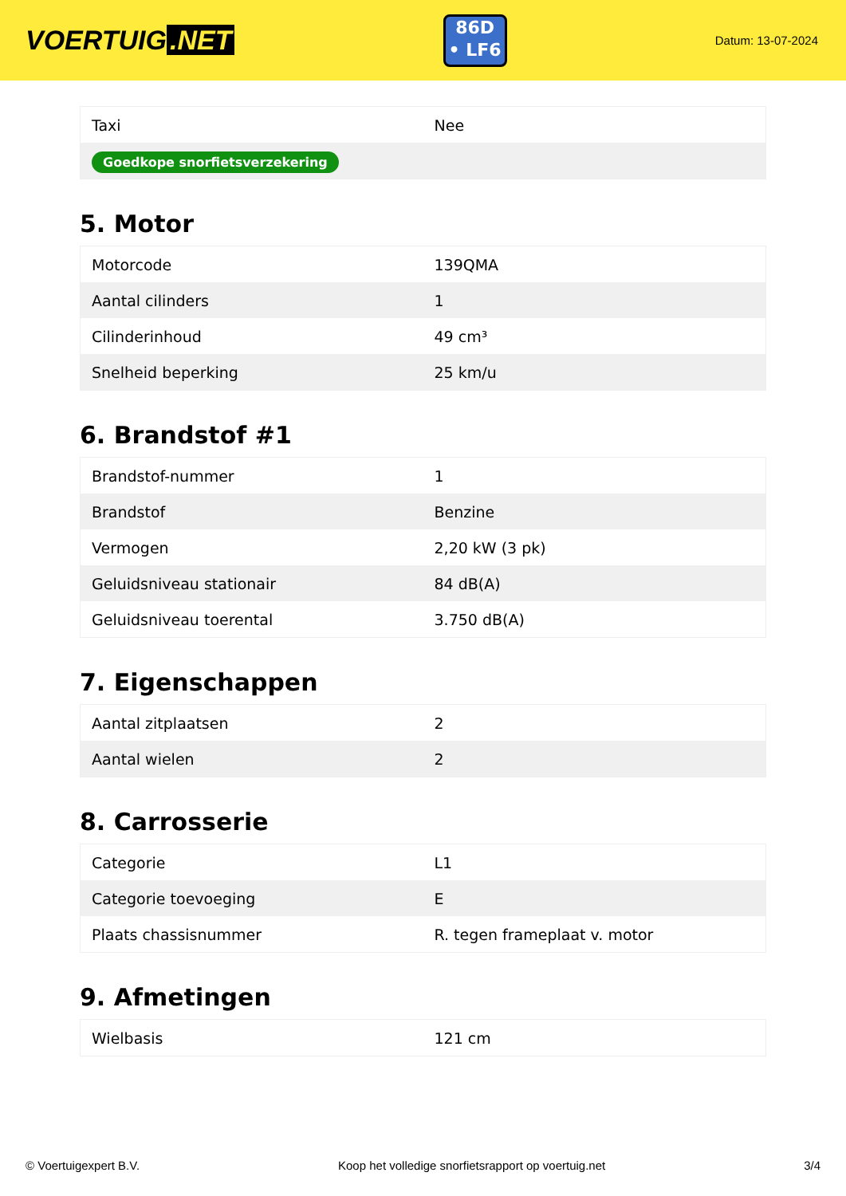VOERTUIG.NET
86D
• LF6
Datum: 13-07-2024
| Taxi | Nee |
| Goedkope snorfietsverzekering | |
5. Motor
| Motorcode | 139QMA |
| Aantal cilinders | 1 |
| Cilinderinhoud | 49 cm³ |
| Snelheid beperking | 25 km/u |
6. Brandstof #1
| Brandstof-nummer | 1 |
| Brandstof | Benzine |
| Vermogen | 2,20 kW (3 pk) |
| Geluidsniveau stationair | 84 dB(A) |
| Geluidsniveau toerental | 3.750 dB(A) |
7. Eigenschappen
| Aantal zitplaatsen | 2 |
| Aantal wielen | 2 |
8. Carrosserie
| Categorie | L1 |
| Categorie toevoeging | E |
| Plaats chassisnummer | R. tegen frameplaat v. motor |
9. Afmetingen
| Wielbasis | 121 cm |
© Voertuigexpert B.V. Koop het volledige snorfietsrapport op voertuig.net 3/4